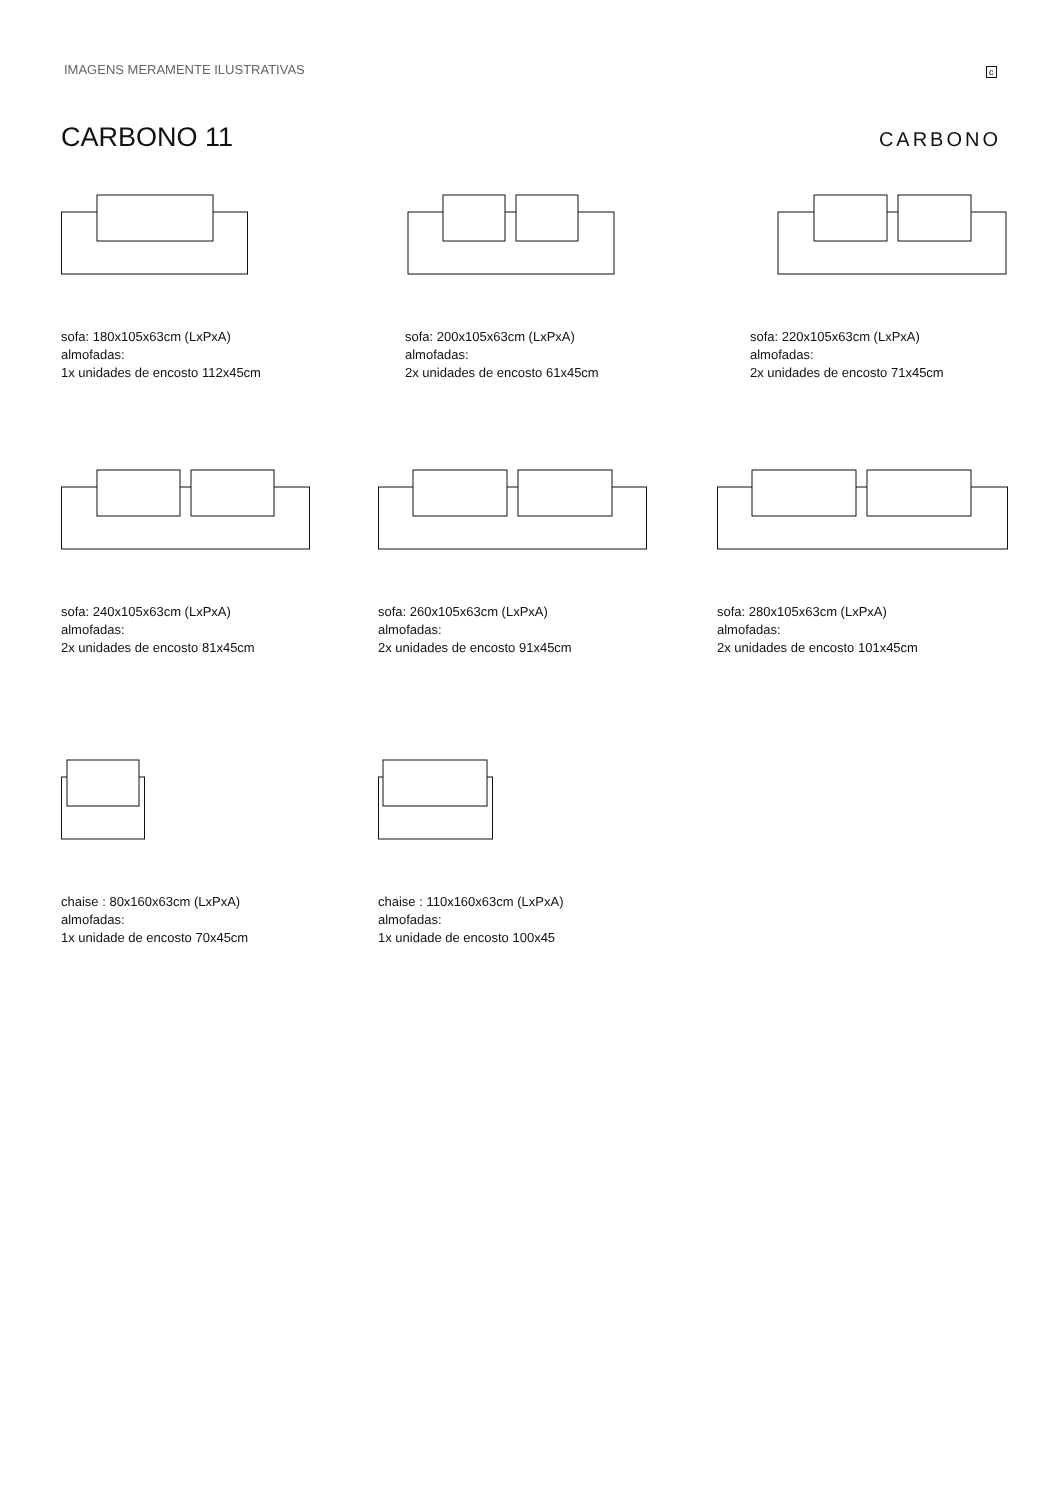IMAGENS MERAMENTE ILUSTRATIVAS c
CARBONO 11 CARBONO
sofa: 180x105x63cm (LxPxA)
almofadas:
1x unidades de encosto 112x45cm
sofa: 200x105x63cm (LxPxA)
almofadas:
2x unidades de encosto 61x45cm
sofa: 220x105x63cm (LxPxA)
almofadas:
2x unidades de encosto 71x45cm
sofa: 240x105x63cm (LxPxA)
almofadas:
2x unidades de encosto 81x45cm
sofa: 260x105x63cm (LxPxA)
almofadas:
2x unidades de encosto 91x45cm
sofa: 280x105x63cm (LxPxA)
almofadas:
2x unidades de encosto 101x45cm
chaise : 80x160x63cm (LxPxA)
almofadas:
1x unidade de encosto 70x45cm
chaise : 110x160x63cm (LxPxA)
almofadas:
1x unidade de encosto 100x45